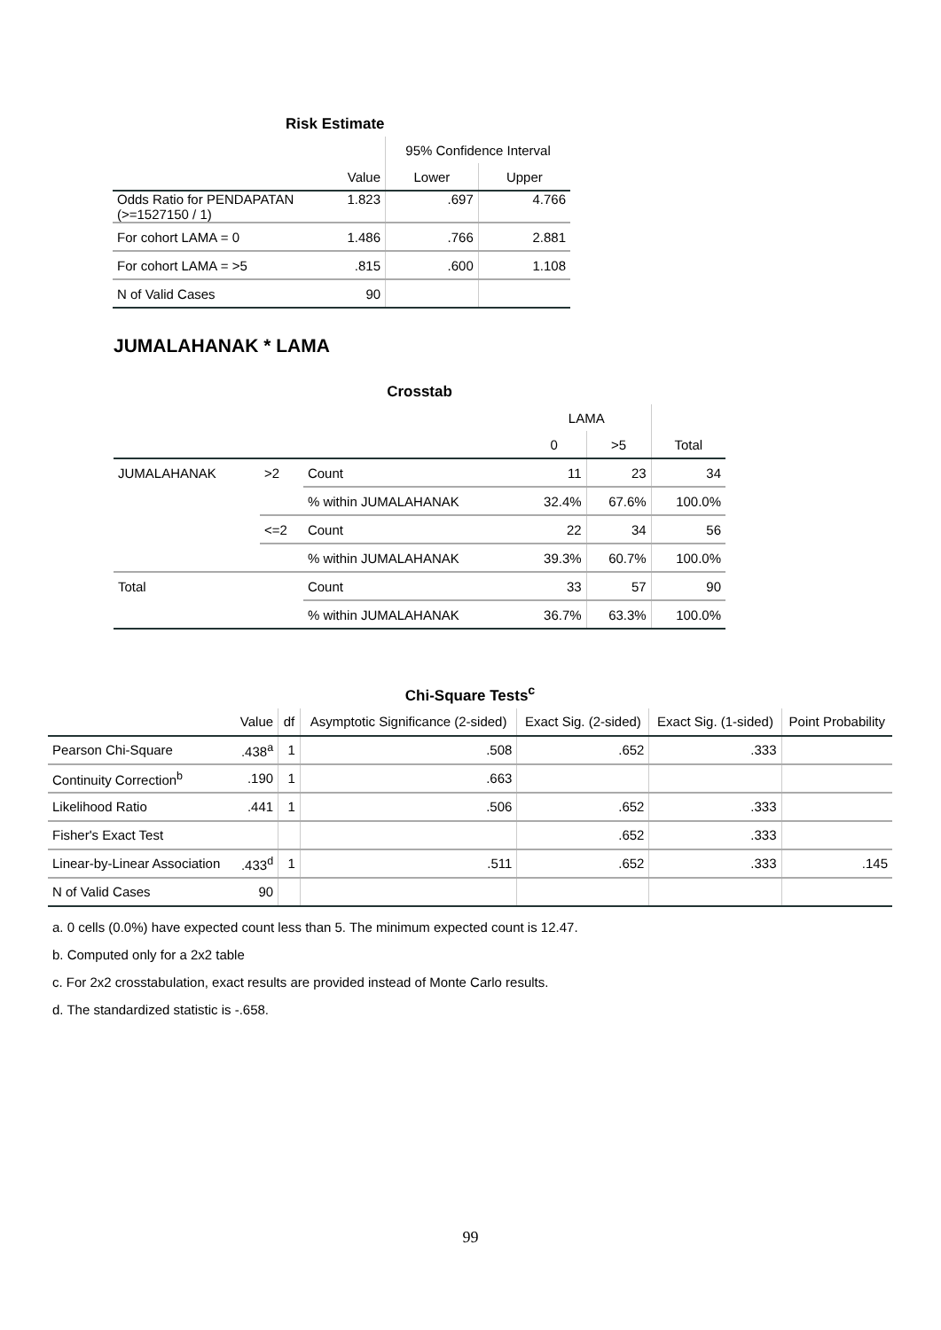Risk Estimate
| | | 95% Confidence Interval | |
| --- | --- | --- | --- |
| | Value | Lower | Upper |
| Odds Ratio for PENDAPATAN (>=1527150 / 1) | 1.823 | .697 | 4.766 |
| For cohort LAMA = 0 | 1.486 | .766 | 2.881 |
| For cohort LAMA = >5 | .815 | .600 | 1.108 |
| N of Valid Cases | 90 | | |
JUMALAHANAK * LAMA
Crosstab
| | | | LAMA | | |
| --- | --- | --- | --- | --- | --- |
| | | | 0 | >5 | Total |
| JUMALAHANAK | >2 | Count | 11 | 23 | 34 |
| | | % within JUMALAHANAK | 32.4% | 67.6% | 100.0% |
| | <=2 | Count | 22 | 34 | 56 |
| | | % within JUMALAHANAK | 39.3% | 60.7% | 100.0% |
| Total | | Count | 33 | 57 | 90 |
| | | % within JUMALAHANAK | 36.7% | 63.3% | 100.0% |
Chi-Square Tests <sup>c</sup>
| | Value | df | Asymptotic Significance (2-sided) | Exact Sig. (2-sided) | Exact Sig. (1-sided) | Point Probability |
| --- | --- | --- | --- | --- | --- | --- |
| Pearson Chi-Square | .438<sup>a</sup> | 1 | .508 | .652 | .333 | |
| Continuity Correction<sup>b</sup> | .190 | 1 | .663 | | | |
| Likelihood Ratio | .441 | 1 | .506 | .652 | .333 | |
| Fisher's Exact Test | | | | .652 | .333 | |
| Linear-by-Linear Association | .433<sup>d</sup> | 1 | .511 | .652 | .333 | .145 |
| N of Valid Cases | 90 | | | | | |
a. 0 cells (0.0%) have expected count less than 5. The minimum expected count is 12.47.
b. Computed only for a 2x2 table
c. For 2x2 crosstabulation, exact results are provided instead of Monte Carlo results.
d. The standardized statistic is -.658.
99